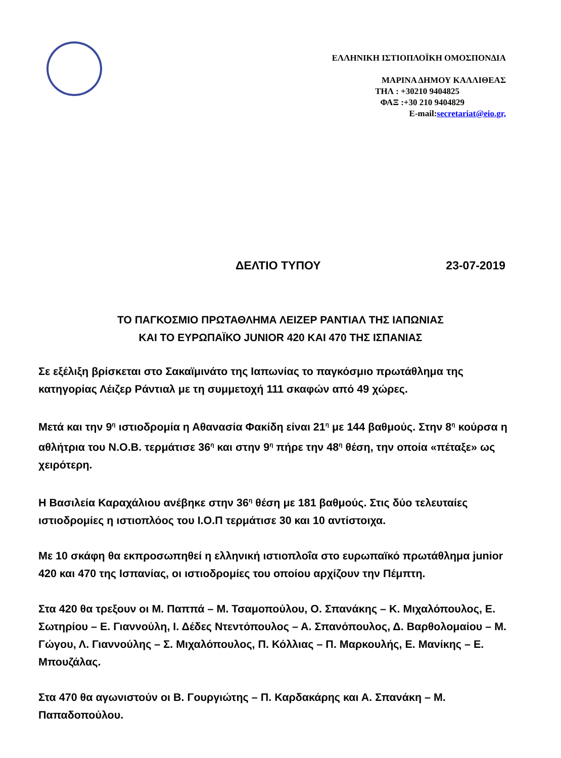ΕΛΛΗΝΙΚΗ ΙΣΤΙΟΠΛΟΪΚΗ ΟΜΟΣΠΟΝΔΙΑ
ΜΑΡΙΝΑ ΔΗΜΟΥ ΚΑΛΛΙΘΕΑΣ
ΤΗΛ : +30210 9404825
ΦΑΞ :+30 210 9404829
E-mail:secretariat@eio.gr,
ΔΕΛΤΙΟ ΤΥΠΟΥ 23-07-2019
ΤΟ ΠΑΓΚΟΣΜΙΟ ΠΡΩΤΑΘΛΗΜΑ ΛΕΙΖΕΡ ΡΑΝΤΙΑΛ ΤΗΣ ΙΑΠΩΝΙΑΣ
ΚΑΙ ΤΟ ΕΥΡΩΠΑΪΚΟ JUNIOR 420 ΚΑΙ 470 ΤΗΣ ΙΣΠΑΝΙΑΣ
Σε εξέλιξη βρίσκεται στο Σακαϊμινάτο της Ιαπωνίας το παγκόσμιο πρωτάθλημα της κατηγορίας Λέιζερ Ράντιαλ με τη συμμετοχή 111 σκαφών από 49 χώρες.
Μετά και την 9<sup>η</sup> ιστιοδρομία η Αθανασία Φακίδη είναι 21<sup>η</sup> με 144 βαθμούς. Στην 8<sup>η</sup> κούρσα η αθλήτρια του Ν.Ο.Β. τερμάτισε 36<sup>η</sup> και στην 9<sup>η</sup> πήρε την 48<sup>η</sup> θέση, την οποία «πέταξε» ως χειρότερη.
Η Βασιλεία Καραχάλιου ανέβηκε στην 36<sup>η</sup> θέση με 181 βαθμούς. Στις δύο τελευταίες ιστιοδρομίες η ιστιοπλόος του Ι.Ο.Π τερμάτισε 30 και 10 αντίστοιχα.
Με 10 σκάφη θα εκπροσωπηθεί η ελληνική ιστιοπλοΐα στο ευρωπαϊκό πρωτάθλημα junior 420 και 470 της Ισπανίας, οι ιστιοδρομίες του οποίου αρχίζουν την Πέμπτη.
Στα 420 θα τρεξουν οι Μ. Παππά – Μ. Τσαμοπούλου, Ο. Σπανάκης – Κ. Μιχαλόπουλος, Ε. Σωτηρίου – Ε. Γιαννούλη, Ι. Δέδες Ντεντόπουλος – Α. Σπανόπουλος, Δ. Βαρθολομαίου – Μ. Γώγου, Λ. Γιαννούλης – Σ. Μιχαλόπουλος, Π. Κόλλιας – Π. Μαρκουλής, Ε. Μανίκης – Ε. Μπουζάλας.
Στα 470 θα αγωνιστούν οι Β. Γουργιώτης – Π. Καρδακάρης και Α. Σπανάκη – Μ. Παπαδοπούλου.